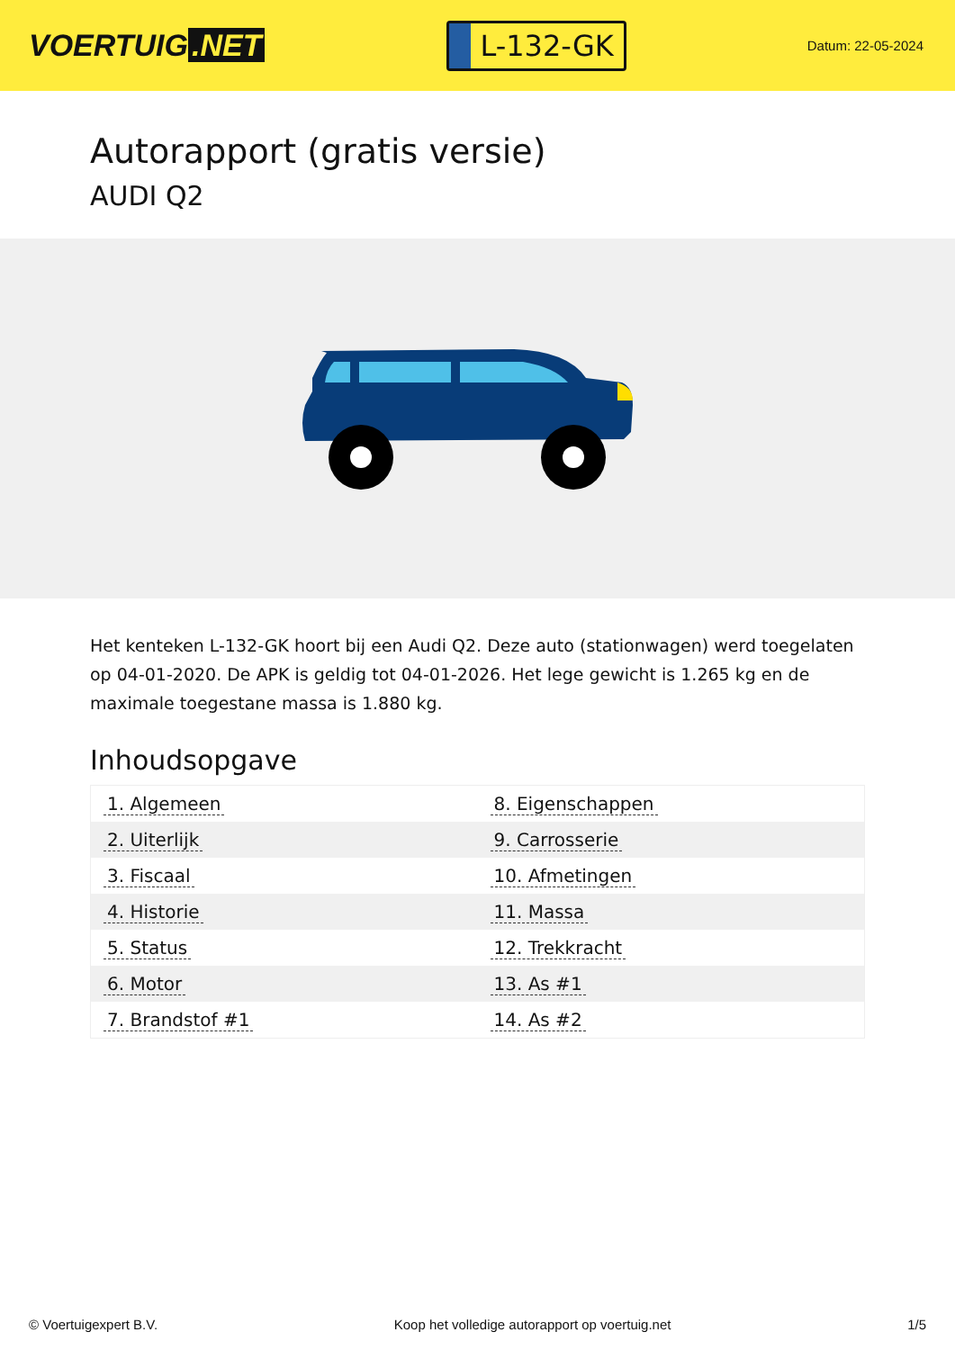VOERTUIG.NET
L-132-GK
Datum: 22-05-2024
Autorapport (gratis versie)
AUDI Q2
Het kenteken L-132-GK hoort bij een Audi Q2. Deze auto (stationwagen) werd toegelaten op 04-01-2020. De APK is geldig tot 04-01-2026. Het lege gewicht is 1.265 kg en de maximale toegestane massa is 1.880 kg.
Inhoudsopgave
| 1. Algemeen | 8. Eigenschappen |
| 2. Uiterlijk | 9. Carrosserie |
| 3. Fiscaal | 10. Afmetingen |
| 4. Historie | 11. Massa |
| 5. Status | 12. Trekkracht |
| 6. Motor | 13. As #1 |
| 7. Brandstof #1 | 14. As #2 |
© Voertuigexpert B.V. Koop het volledige autorapport op voertuig.net
1/5